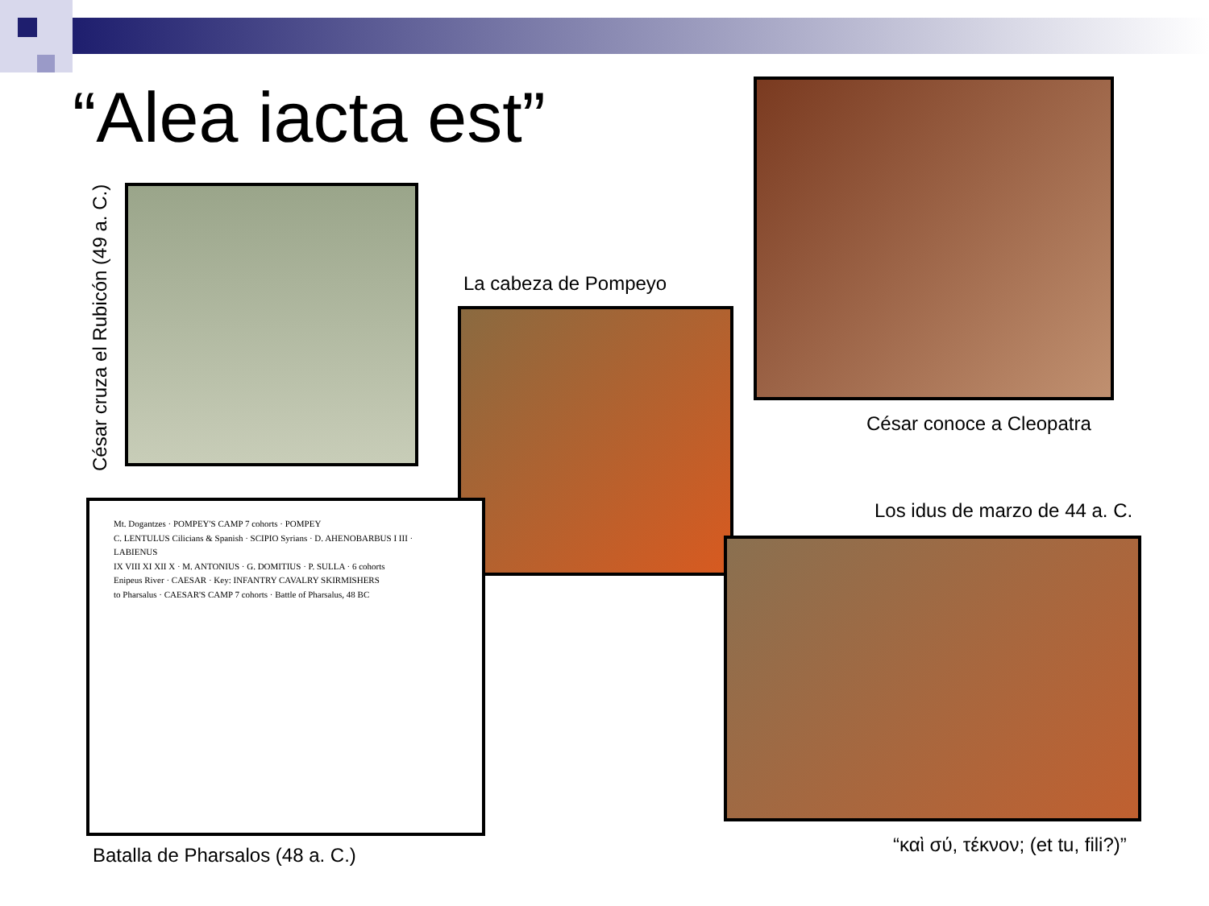“Alea iacta est”
César cruza el Rubicón (49 a. C.)
La cabeza de Pompeyo
César conoce a Cleopatra
Los idus de marzo de 44 a. C.
Mt. Dogantzes · POMPEY'S CAMP 7 cohorts · POMPEY
C. LENTULUS Cilicians & Spanish · SCIPIO Syrians · D. AHENOBARBUS I III · LABIENUS
IX VIII XI XII X · M. ANTONIUS · G. DOMITIUS · P. SULLA · 6 cohorts
Enipeus River · CAESAR · Key: INFANTRY CAVALRY SKIRMISHERS
to Pharsalus · CAESAR'S CAMP 7 cohorts · Battle of Pharsalus, 48 BC
Batalla de Pharsalos (48 a. C.)
“καὶ σύ, τέκνον; (et tu, fili?)”